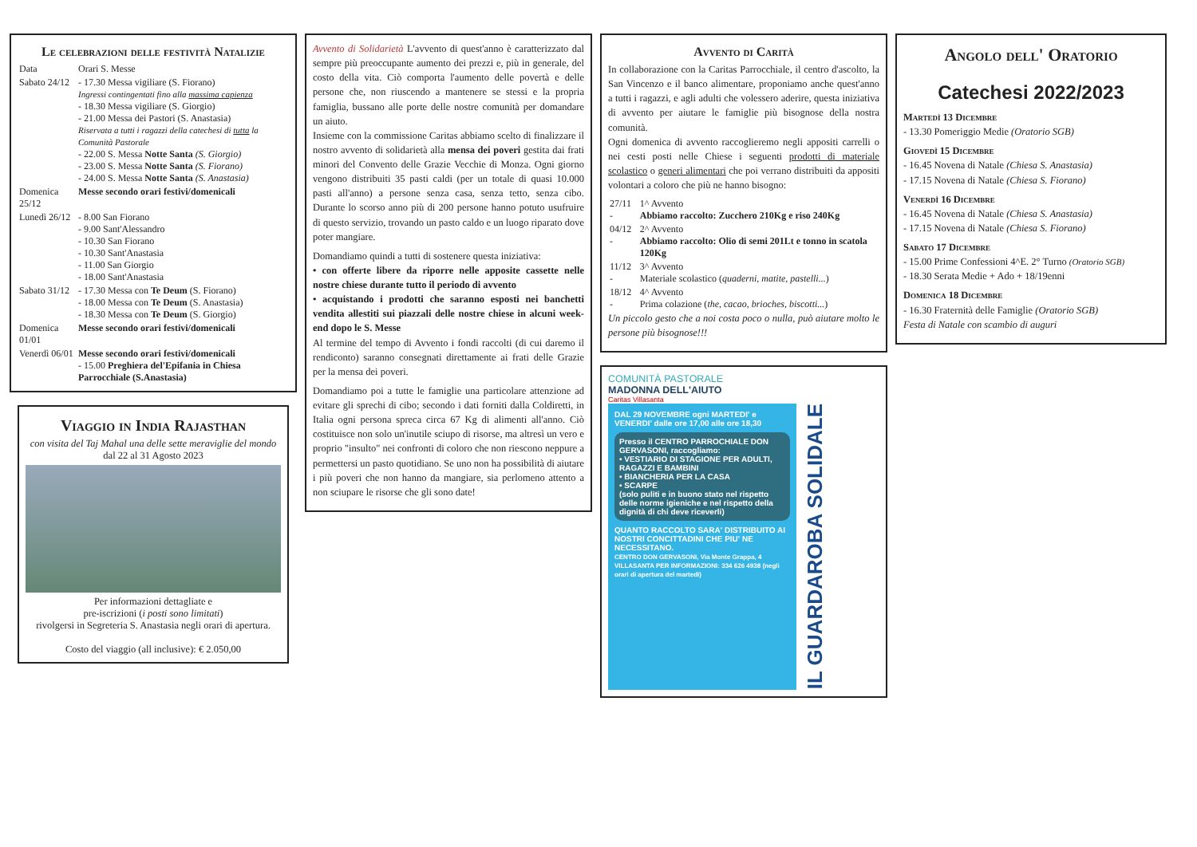Le celebrazioni delle festività Natalizie
| Data | Orari S. Messe |
| Sabato 24/12 | - 17.30 Messa vigiliare (S. Fiorano) Ingressi contingentati fino alla massima capienza - 18.30 Messa vigiliare (S. Giorgio) - 21.00 Messa dei Pastori (S. Anastasia) Riservata a tutti i ragazzi della catechesi di tutta la Comunità Pastorale - 22.00 S. Messa Notte Santa (S. Giorgio) - 23.00 S. Messa Notte Santa (S. Fiorano) - 24.00 S. Messa Notte Santa (S. Anastasia) |
| Domenica 25/12 | Messe secondo orari festivi/domenicali |
| Lunedì 26/12 | - 8.00 San Fiorano - 9.00 Sant'Alessandro - 10.30 San Fiorano - 10.30 Sant'Anastasia - 11.00 San Giorgio - 18.00 Sant'Anastasia |
| Sabato 31/12 | - 17.30 Messa con Te Deum (S. Fiorano) - 18.00 Messa con Te Deum (S. Anastasia) - 18.30 Messa con Te Deum (S. Giorgio) |
| Domenica 01/01 | Messe secondo orari festivi/domenicali |
| Venerdì 06/01 | Messe secondo orari festivi/domenicali - 15.00 Preghiera del'Epifania in Chiesa Parrocchiale (S.Anastasia) |
Viaggio in India Rajasthan
con visita del Taj Mahal una delle sette meraviglie del mondo
dal 22 al 31 Agosto 2023
Per informazioni dettagliate e
pre-iscrizioni (i posti sono limitati)
rivolgersi in Segreteria S. Anastasia negli orari di apertura.
Costo del viaggio (all inclusive): € 2.050,00
Avvento di Solidarietà L'avvento di quest'anno è caratterizzato dal sempre più preoccupante aumento dei prezzi e, più in generale, del costo della vita. Ciò comporta l'aumento delle povertà e delle persone che, non riuscendo a mantenere se stessi e la propria famiglia, bussano alle porte delle nostre comunità per domandare un aiuto.
Insieme con la commissione Caritas abbiamo scelto di finalizzare il nostro avvento di solidarietà alla mensa dei poveri gestita dai frati minori del Convento delle Grazie Vecchie di Monza. Ogni giorno vengono distribuiti 35 pasti caldi (per un totale di quasi 10.000 pasti all'anno) a persone senza casa, senza tetto, senza cibo. Durante lo scorso anno più di 200 persone hanno potuto usufruire di questo servizio, trovando un pasto caldo e un luogo riparato dove poter mangiare.
Domandiamo quindi a tutti di sostenere questa iniziativa:
• con offerte libere da riporre nelle apposite cassette nelle nostre chiese durante tutto il periodo di avvento
• acquistando i prodotti che saranno esposti nei banchetti vendita allestiti sui piazzali delle nostre chiese in alcuni week-end dopo le S. Messe
Al termine del tempo di Avvento i fondi raccolti (di cui daremo il rendiconto) saranno consegnati direttamente ai frati delle Grazie per la mensa dei poveri.
Domandiamo poi a tutte le famiglie una particolare attenzione ad evitare gli sprechi di cibo; secondo i dati forniti dalla Coldiretti, in Italia ogni persona spreca circa 67 Kg di alimenti all'anno. Ciò costituisce non solo un'inutile sciupo di risorse, ma altresì un vero e proprio "insulto" nei confronti di coloro che non riescono neppure a permettersi un pasto quotidiano. Se uno non ha possibilità di aiutare i più poveri che non hanno da mangiare, sia perlomeno attento a non sciupare le risorse che gli sono date!
Avvento di Carità
In collaborazione con la Caritas Parrocchiale, il centro d'ascolto, la San Vincenzo e il banco alimentare, proponiamo anche quest'anno a tutti i ragazzi, e agli adulti che volessero aderire, questa iniziativa di avvento per aiutare le famiglie più bisognose della nostra comunità.
Ogni domenica di avvento raccoglieremo negli appositi carrelli o nei cesti posti nelle Chiese i seguenti prodotti di materiale scolastico o generi alimentari che poi verrano distribuiti da appositi volontari a coloro che più ne hanno bisogno:
| 27/11 - | 1^ Avvento Abbiamo raccolto: Zucchero 210Kg e riso 240Kg |
| 04/12 - | 2^ Avvento Abbiamo raccolto: Olio di semi 201Lt e tonno in scatola 120Kg |
| 11/12 - | 3^ Avvento Materiale scolastico ( quaderni, matite, pastelli... ) |
| 18/12 - | 4^ Avvento Prima colazione ( the, cacao, brioches, biscotti... ) |
Un piccolo gesto che a noi costa poco o nulla, può aiutare molto le persone più bisognose!!!
COMUNITÀ PASTORALE
MADONNA DELL'AIUTO
Caritas Villasanta
DAL 29 NOVEMBRE ogni MARTEDI' e VENERDI' dalle ore 17,00 alle ore 18,30
Presso il CENTRO PARROCHIALE DON GERVASONI, raccogliamo:
• VESTIARIO DI STAGIONE PER ADULTI, RAGAZZI E BAMBINI
• BIANCHERIA PER LA CASA
• SCARPE
(solo puliti e in buono stato nel rispetto delle norme igieniche e nel rispetto della dignità di chi deve riceverli)
QUANTO RACCOLTO SARA' DISTRIBUITO AI NOSTRI CONCITTADINI CHE PIU' NE NECESSITANO.
CENTRO DON GERVASONI, Via Monte Grappa, 4 VILLASANTA PER INFORMAZIONI: 334 626 4938 (negli orari di apertura del martedì)
IL GUARDAROBA SOLIDALE
Angolo dell' Oratorio
Catechesi 2022/2023
Martedì 13 Dicembre
- 13.30 Pomeriggio Medie (Oratorio SGB)
Giovedì 15 Dicembre
- 16.45 Novena di Natale (Chiesa S. Anastasia)
- 17.15 Novena di Natale (Chiesa S. Fiorano)
Venerdì 16 Dicembre
- 16.45 Novena di Natale (Chiesa S. Anastasia)
- 17.15 Novena di Natale (Chiesa S. Fiorano)
Sabato 17 Dicembre
- 15.00 Prime Confessioni 4^E. 2° Turno (Oratorio SGB)
- 18.30 Serata Medie + Ado + 18/19enni
Domenica 18 Dicembre
- 16.30 Fraternità delle Famiglie (Oratorio SGB)
Festa di Natale con scambio di auguri